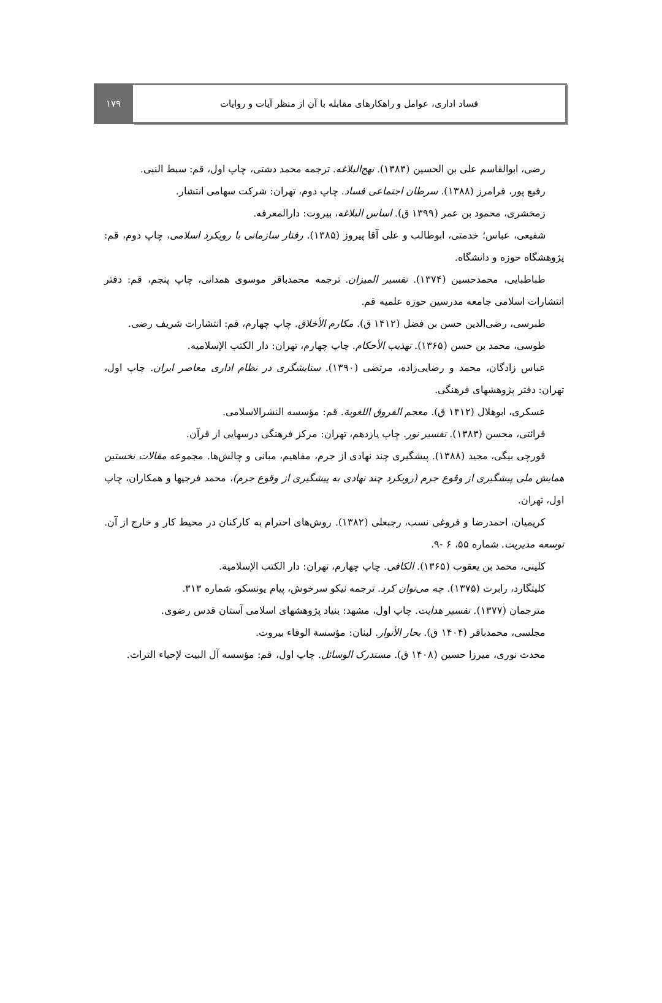۱۷۹ فساد اداری، عوامل و راهکارهای مقابله با آن از منظر آیات و روایات
رضی، ابوالقاسم علی بن الحسین (۱۳۸۳). نهج‌البلاغه. ترجمه محمد دشتی، چاپ اول، قم: سبط النبی.
رفیع پور، فرامرز (۱۳۸۸). سرطان اجتماعی فساد. چاپ دوم، تهران: شرکت سهامی انتشار.
زمخشری، محمود بن عمر (۱۳۹۹ ق). اساس البلاغه، بیروت: دارالمعرفه.
شفیعی، عباس؛ خدمتی، ابوطالب و علی آقا پیروز (۱۳۸۵). رفتار سازمانی با رویکرد اسلامی، چاپ دوم، قم: پژوهشگاه حوزه و دانشگاه.
طباطبایی، محمدحسین (۱۳۷۴). تفسیر المیزان. ترجمه محمدباقر موسوی همدانی، چاپ پنجم، قم: دفتر انتشارات اسلامی جامعه مدرسین حوزه علمیه قم.
طبرسی، رضی‌الدین حسن بن فضل (۱۴۱۲ ق). مکارم الأخلاق. چاپ چهارم، قم: انتشارات شریف رضی.
طوسی، محمد بن حسن (۱۳۶۵). تهذیب الأحکام. چاپ چهارم، تهران: دار الکتب الإسلامیه.
عباس زادگان، محمد و رضایی‌زاده، مرتضی (۱۳۹۰). ستایشگری در نظام اداری معاصر ایران. چاپ اول، تهران: دفتر پژوهشهای فرهنگی.
عسکری، ابوهلال (۱۴۱۲ ق). معجم الفروق اللغویة. قم: مؤسسه النشرالاسلامی.
قرائتی، محسن (۱۳۸۳). تفسیر نور. چاپ یازدهم، تهران: مرکز فرهنگی درسهایی از قرآن.
قورچی بیگی، مجید (۱۳۸۸). پیشگیری چند نهادی از جرم، مفاهیم، مبانی و چالش‌ها. مجموعه مقالات نخستین همایش ملی پیشگیری از وقوع جرم (رویکرد چند نهادی به پیشگیری از وقوع جرم)، محمد فرجیها و همکاران، چاپ اول، تهران.
کریمیان، احمدرضا و فروغی نسب، رجبعلی (۱۳۸۲). روش‌های احترام به کارکنان در محیط کار و خارج از آن. توسعه مدیریت. شماره ۵۵، ۶ -۹.
کلینی، محمد بن یعقوب (۱۳۶۵). الکافی. چاپ چهارم، تهران: دار الکتب الإسلامیة.
کلیتگارد، رابرت (۱۳۷۵). چه می‌توان کرد. ترجمه نیکو سرخوش، پیام یونسکو، شماره ۳۱۳.
مترجمان (۱۳۷۷). تفسیر هدایت. چاپ اول، مشهد: بنیاد پژوهشهای اسلامی آستان قدس رضوی.
مجلسی، محمدباقر (۱۴۰۴ ق). بحار الأنوار. لبنان: مؤسسة الوفاء بیروت.
محدث نوری، میرزا حسین (۱۴۰۸ ق). مستدرک الوسائل. چاپ اول، قم: مؤسسه آل البیت لإحیاء التراث.